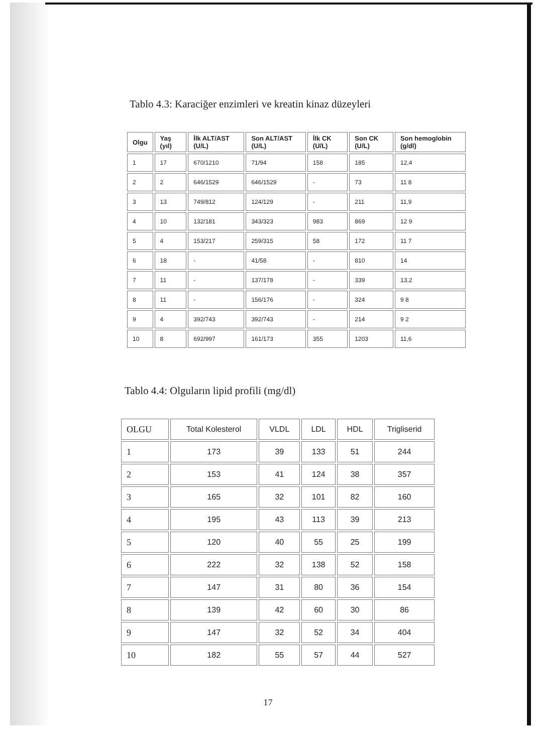Tablo 4.3: Karaciğer enzimleri ve kreatin kinaz düzeyleri
| Olgu | Yaş (yıl) | İlk ALT/AST (U/L) | Son ALT/AST (U/L) | İlk CK (U/L) | Son CK (U/L) | Son hemoglobin (g/dl) |
| --- | --- | --- | --- | --- | --- | --- |
| 1 | 17 | 670/1210 | 71/94 | 158 | 185 | 12,4 |
| 2 | 2 | 646/1529 | 646/1529 | - | 73 | 11 8 |
| 3 | 13 | 749/812 | 124/129 | - | 211 | 11,9 |
| 4 | 10 | 132/181 | 343/323 | 983 | 869 | 12 9 |
| 5 | 4 | 153/217 | 259/315 | 58 | 172 | 11 7 |
| 6 | 18 | - | 41/58 | - | 810 | 14 |
| 7 | 11 | - | 137/178 | - | 339 | 13,2 |
| 8 | 11 | - | 156/176 | - | 324 | 9 8 |
| 9 | 4 | 392/743 | 392/743 | - | 214 | 9 2 |
| 10 | 8 | 692/997 | 161/173 | 355 | 1203 | 11,6 |
Tablo 4.4: Olguların lipid profili (mg/dl)
| OLGU | Total Kolesterol | VLDL | LDL | HDL | Trigliserid |
| --- | --- | --- | --- | --- | --- |
| 1 | 173 | 39 | 133 | 51 | 244 |
| 2 | 153 | 41 | 124 | 38 | 357 |
| 3 | 165 | 32 | 101 | 82 | 160 |
| 4 | 195 | 43 | 113 | 39 | 213 |
| 5 | 120 | 40 | 55 | 25 | 199 |
| 6 | 222 | 32 | 138 | 52 | 158 |
| 7 | 147 | 31 | 80 | 36 | 154 |
| 8 | 139 | 42 | 60 | 30 | 86 |
| 9 | 147 | 32 | 52 | 34 | 404 |
| 10 | 182 | 55 | 57 | 44 | 527 |
17